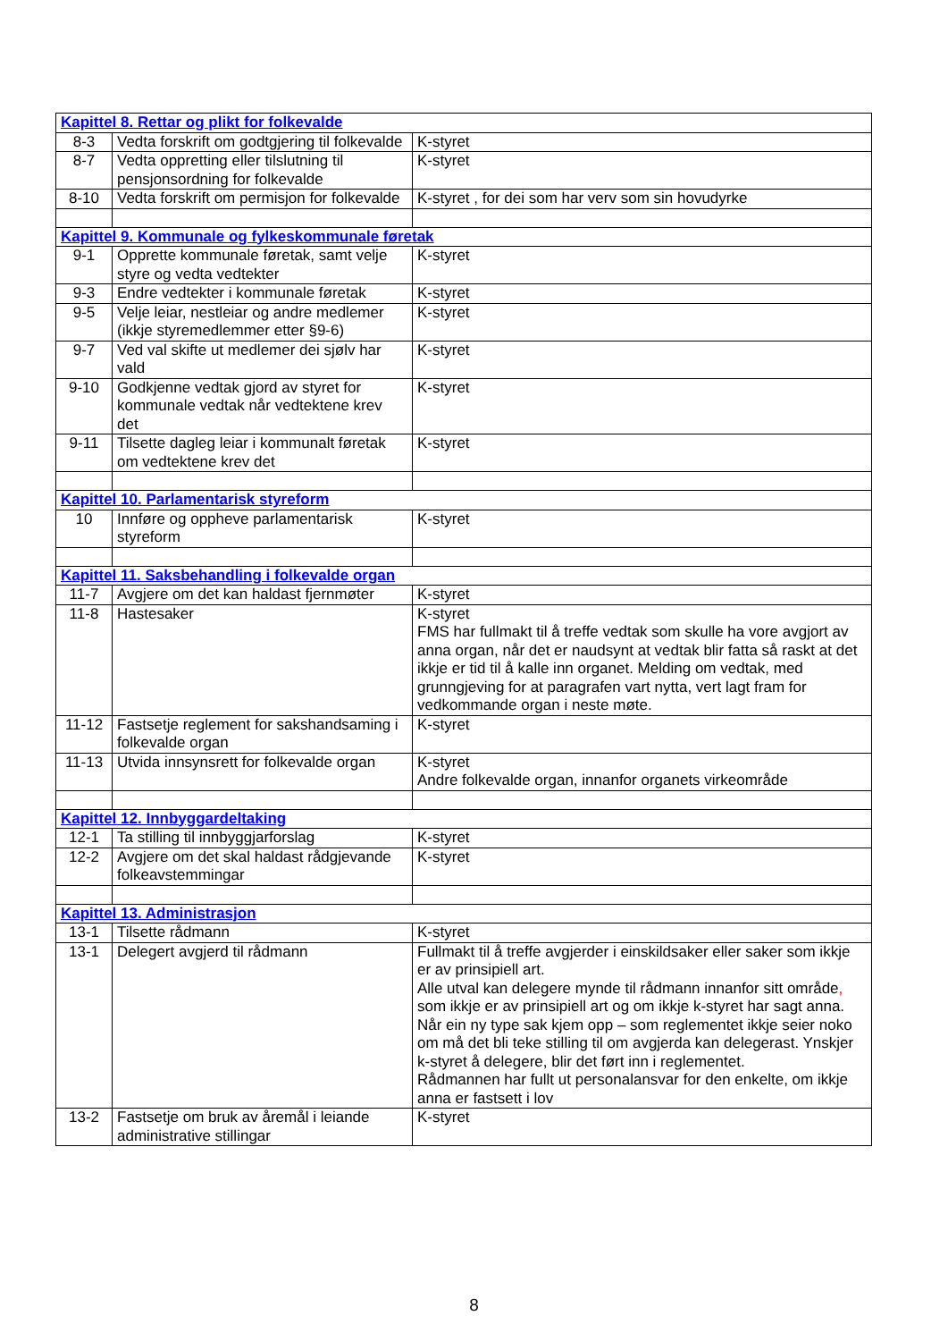| Kapittel 8. Rettar og plikt for folkevalde | | |
| 8-3 | Vedta forskrift om godtgjering til folkevalde | K-styret |
| 8-7 | Vedta oppretting eller tilslutning til pensjonsordning for folkevalde | K-styret |
| 8-10 | Vedta forskrift om permisjon for folkevalde | K-styret , for dei som har verv som sin hovudyrke |
| Kapittel 9. Kommunale og fylkeskommunale føretak | | |
| 9-1 | Opprette kommunale føretak, samt velje styre og vedta vedtekter | K-styret |
| 9-3 | Endre vedtekter i kommunale føretak | K-styret |
| 9-5 | Velje leiar, nestleiar og andre medlemer (ikkje styremedlemmer etter §9-6) | K-styret |
| 9-7 | Ved val skifte ut medlemer dei sjølv har vald | K-styret |
| 9-10 | Godkjenne vedtak gjord av styret for kommunale vedtak når vedtektene krev det | K-styret |
| 9-11 | Tilsette dagleg leiar i kommunalt føretak om vedtektene krev det | K-styret |
| Kapittel 10. Parlamentarisk styreform | | |
| 10 | Innføre og oppheve parlamentarisk styreform | K-styret |
| Kapittel 11. Saksbehandling i folkevalde organ | | |
| 11-7 | Avgjere om det kan haldast fjernmøter | K-styret |
| 11-8 | Hastesaker | K-styret FMS har fullmakt til å treffe vedtak som skulle ha vore avgjort av anna organ, når det er naudsynt at vedtak blir fatta så raskt at det ikkje er tid til å kalle inn organet. Melding om vedtak, med grunngjeving for at paragrafen vart nytta, vert lagt fram for vedkommande organ i neste møte. |
| 11-12 | Fastsetje reglement for sakshandsaming i folkevalde organ | K-styret |
| 11-13 | Utvida innsynsrett for folkevalde organ | K-styret Andre folkevalde organ, innanfor organets virkeområde |
| Kapittel 12. Innbyggardeltaking | | |
| 12-1 | Ta stilling til innbyggjarforslag | K-styret |
| 12-2 | Avgjere om det skal haldast rådgjevande folkeavstemmingar | K-styret |
| Kapittel 13. Administrasjon | | |
| 13-1 | Tilsette rådmann | K-styret |
| 13-1 | Delegert avgjerd til rådmann | Fullmakt til å treffe avgjerder i einskildsaker eller saker som ikkje er av prinsipiell art. Alle utval kan delegere mynde til rådmann innanfor sitt område , som ikkje er av prinsipiell art og om ikkje k-styret har sagt anna. Når ein ny type sak kjem opp – som reglementet ikkje seier noko om må det bli teke stilling til om avgjerda kan delegerast. Ynskjer k-styret å delegere, blir det ført inn i reglementet. Rådmannen har fullt ut personalansvar for den enkelte, om ikkje anna er fastsett i lov |
| 13-2 | Fastsetje om bruk av åremål i leiande administrative stillingar | K-styret |
8